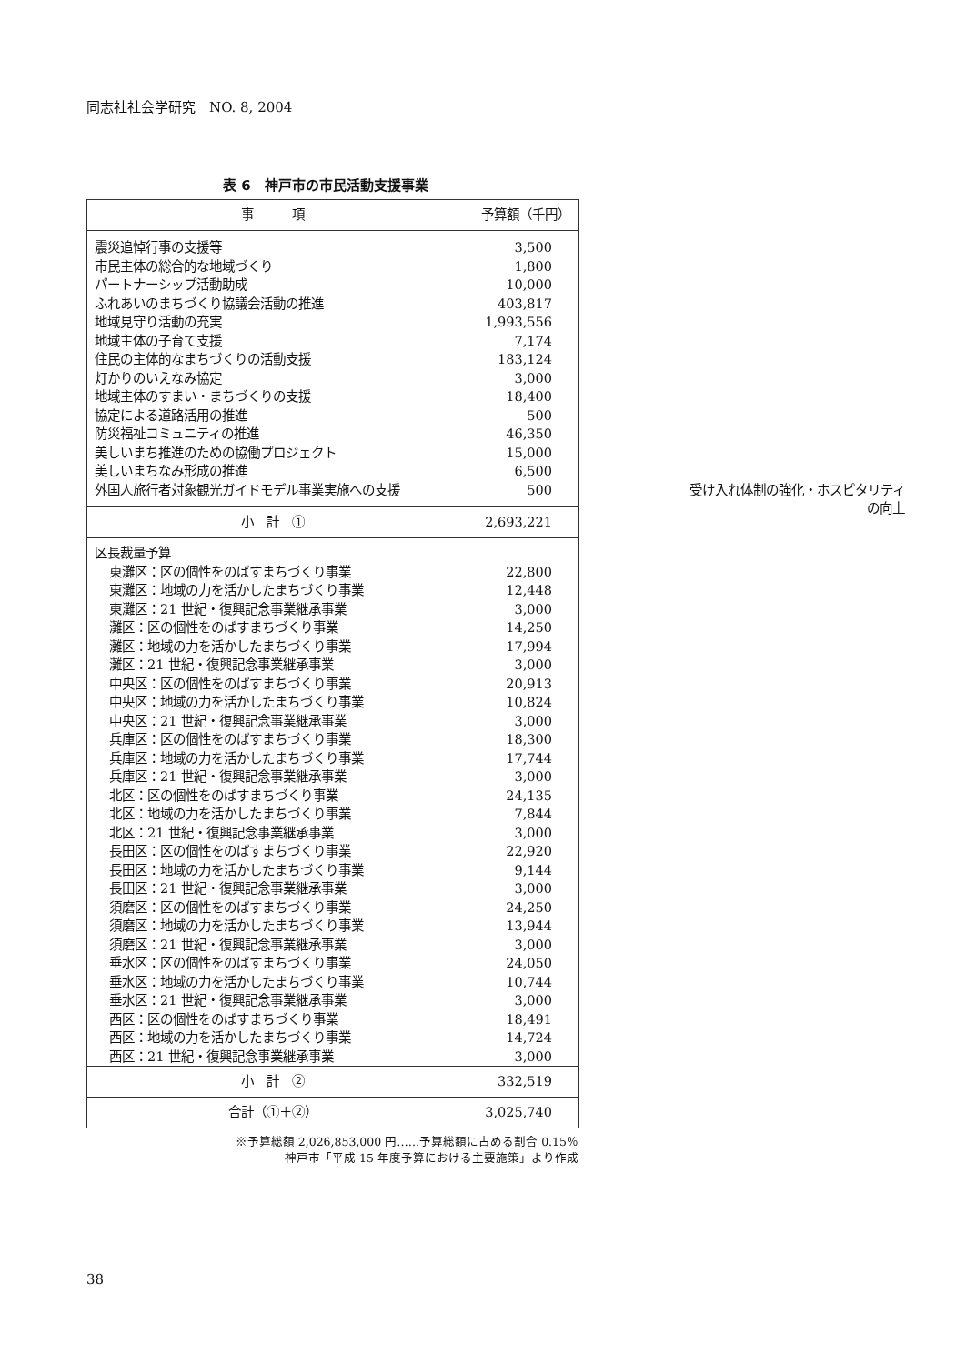同志社社会学研究　NO. 8, 2004
表 6　神戸市の市民活動支援事業
| 事 項 | 予算額（千円） |
| --- | --- |
| 震災追悼行事の支援等 | 3,500 |
| 市民主体の総合的な地域づくり | 1,800 |
| パートナーシップ活動助成 | 10,000 |
| ふれあいのまちづくり協議会活動の推進 | 403,817 |
| 地域見守り活動の充実 | 1,993,556 |
| 地域主体の子育て支援 | 7,174 |
| 住民の主体的なまちづくりの活動支援 | 183,124 |
| 灯かりのいえなみ協定 | 3,000 |
| 地域主体のすまい・まちづくりの支援 | 18,400 |
| 協定による道路活用の推進 | 500 |
| 防災福祉コミュニティの推進 | 46,350 |
| 美しいまち推進のための協働プロジェクト | 15,000 |
| 美しいまちなみ形成の推進 | 6,500 |
| 外国人旅行者対象観光ガイドモデル事業実施への支援 | 500 受け入れ体制の強化・ホスピタリティの向上 |
| 小 計 ① | 2,693,221 |
| 区長裁量予算 | |
| 東灘区：区の個性をのばすまちづくり事業 | 22,800 |
| 東灘区：地域の力を活かしたまちづくり事業 | 12,448 |
| 東灘区：21 世紀・復興記念事業継承事業 | 3,000 |
| 灘区：区の個性をのばすまちづくり事業 | 14,250 |
| 灘区：地域の力を活かしたまちづくり事業 | 17,994 |
| 灘区：21 世紀・復興記念事業継承事業 | 3,000 |
| 中央区：区の個性をのばすまちづくり事業 | 20,913 |
| 中央区：地域の力を活かしたまちづくり事業 | 10,824 |
| 中央区：21 世紀・復興記念事業継承事業 | 3,000 |
| 兵庫区：区の個性をのばすまちづくり事業 | 18,300 |
| 兵庫区：地域の力を活かしたまちづくり事業 | 17,744 |
| 兵庫区：21 世紀・復興記念事業継承事業 | 3,000 |
| 北区：区の個性をのばすまちづくり事業 | 24,135 |
| 北区：地域の力を活かしたまちづくり事業 | 7,844 |
| 北区：21 世紀・復興記念事業継承事業 | 3,000 |
| 長田区：区の個性をのばすまちづくり事業 | 22,920 |
| 長田区：地域の力を活かしたまちづくり事業 | 9,144 |
| 長田区：21 世紀・復興記念事業継承事業 | 3,000 |
| 須磨区：区の個性をのばすまちづくり事業 | 24,250 |
| 須磨区：地域の力を活かしたまちづくり事業 | 13,944 |
| 須磨区：21 世紀・復興記念事業継承事業 | 3,000 |
| 垂水区：区の個性をのばすまちづくり事業 | 24,050 |
| 垂水区：地域の力を活かしたまちづくり事業 | 10,744 |
| 垂水区：21 世紀・復興記念事業継承事業 | 3,000 |
| 西区：区の個性をのばすまちづくり事業 | 18,491 |
| 西区：地域の力を活かしたまちづくり事業 | 14,724 |
| 西区：21 世紀・復興記念事業継承事業 | 3,000 |
| 小 計 ② | 332,519 |
| 合計（①＋②） | 3,025,740 |
※予算総額 2,026,853,000 円……予算総額に占める割合 0.15％
神戸市「平成 15 年度予算における主要施策」より作成
38